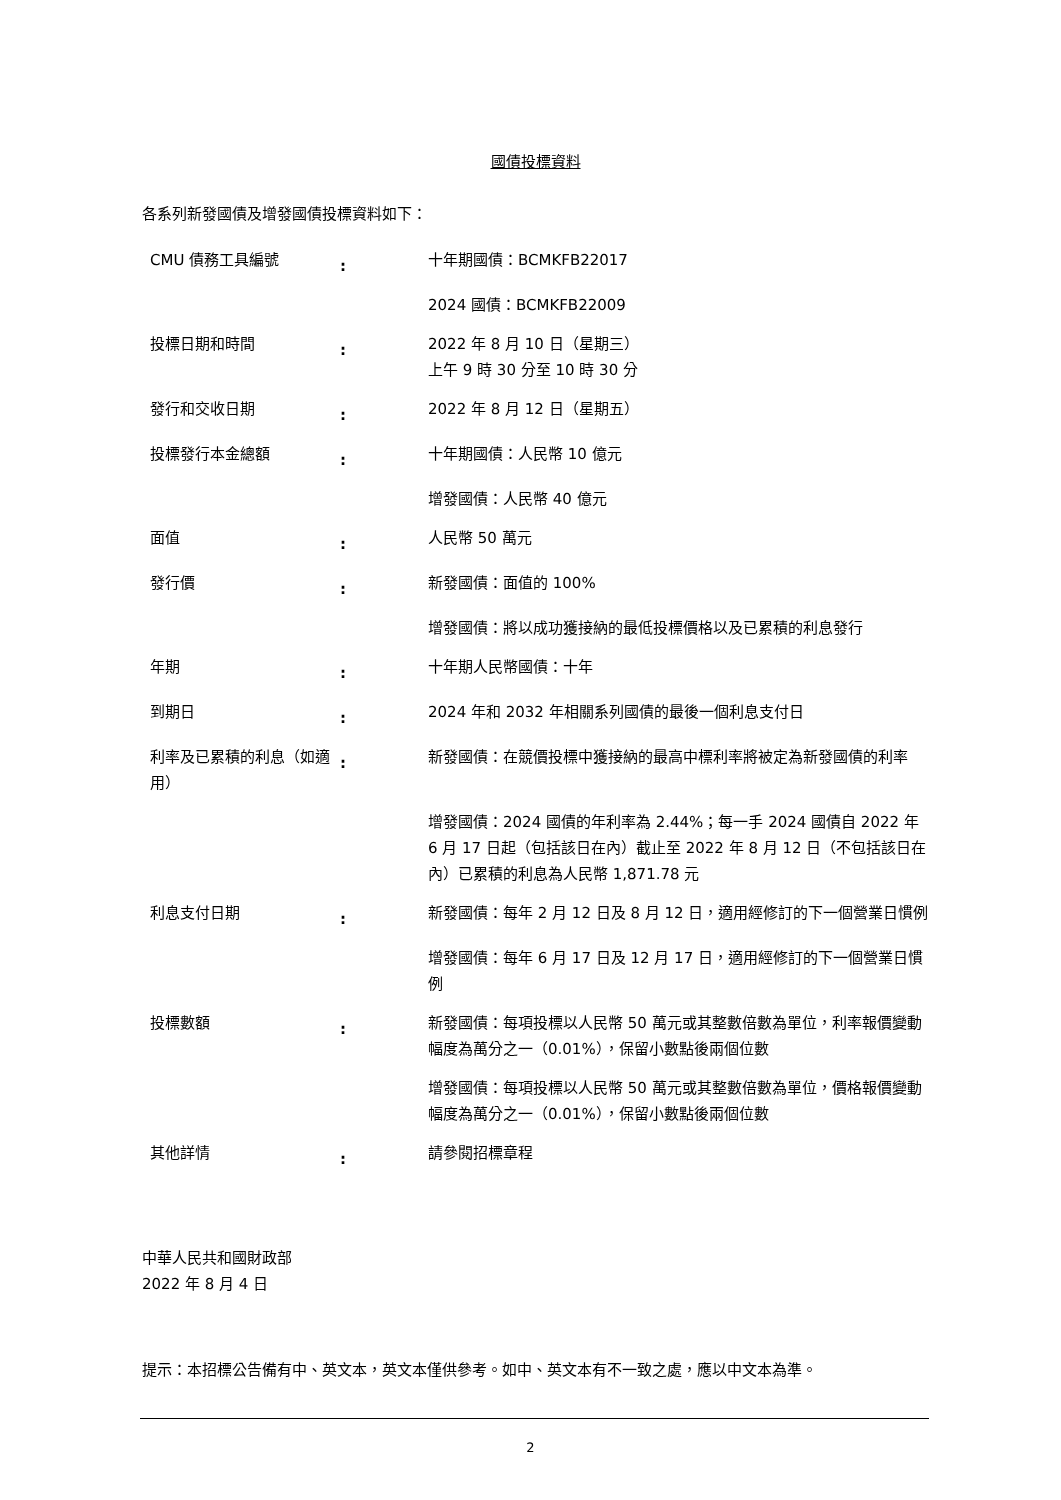國債投標資料
各系列新發國債及增發國債投標資料如下：
| CMU 債務工具編號 | : | 十年期國債：BCMKFB22017 |
| | | 2024 國債：BCMKFB22009 |
| 投標日期和時間 | : | 2022 年 8 月 10 日（星期三） 上午 9 時 30 分至 10 時 30 分 |
| 發行和交收日期 | : | 2022 年 8 月 12 日（星期五） |
| 投標發行本金總額 | : | 十年期國債：人民幣 10 億元 |
| | | 增發國債：人民幣 40 億元 |
| 面值 | : | 人民幣 50 萬元 |
| 發行價 | : | 新發國債：面值的 100% |
| | | 增發國債：將以成功獲接納的最低投標價格以及已累積的利息發行 |
| 年期 | : | 十年期人民幣國債：十年 |
| 到期日 | : | 2024 年和 2032 年相關系列國債的最後一個利息支付日 |
| 利率及已累積的利息（如適用） | : | 新發國債：在競價投標中獲接納的最高中標利率將被定為新發國債的利率 |
| | | 增發國債：2024 國債的年利率為 2.44%；每一手 2024 國債自 2022 年 6 月 17 日起（包括該日在內）截止至 2022 年 8 月 12 日（不包括該日在內）已累積的利息為人民幣 1,871.78 元 |
| 利息支付日期 | : | 新發國債：每年 2 月 12 日及 8 月 12 日，適用經修訂的下一個營業日慣例 |
| | | 增發國債：每年 6 月 17 日及 12 月 17 日，適用經修訂的下一個營業日慣例 |
| 投標數額 | : | 新發國債：每項投標以人民幣 50 萬元或其整數倍數為單位，利率報價變動幅度為萬分之一（0.01%），保留小數點後兩個位數 |
| | | 增發國債：每項投標以人民幣 50 萬元或其整數倍數為單位，價格報價變動幅度為萬分之一（0.01%），保留小數點後兩個位數 |
| 其他詳情 | : | 請參閱招標章程 |
中華人民共和國財政部
2022 年 8 月 4 日
提示：本招標公告備有中、英文本，英文本僅供參考。如中、英文本有不一致之處，應以中文本為準。
2